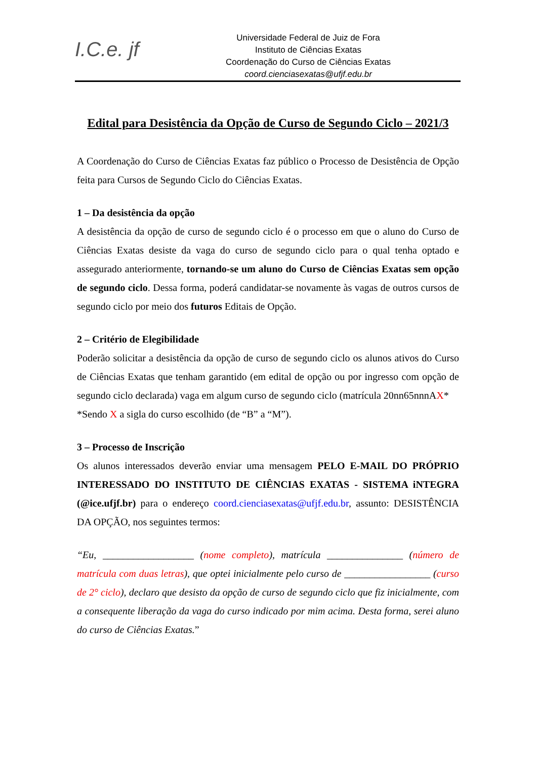I.C.e. jf
Universidade Federal de Juiz de Fora
Instituto de Ciências Exatas
Coordenação do Curso de Ciências Exatas
coord.cienciasexatas@ufjf.edu.br
Edital para Desistência da Opção de Curso de Segundo Ciclo – 2021/3
A Coordenação do Curso de Ciências Exatas faz público o Processo de Desistência de Opção feita para Cursos de Segundo Ciclo do Ciências Exatas.
1 – Da desistência da opção
A desistência da opção de curso de segundo ciclo é o processo em que o aluno do Curso de Ciências Exatas desiste da vaga do curso de segundo ciclo para o qual tenha optado e assegurado anteriormente, tornando-se um aluno do Curso de Ciências Exatas sem opção de segundo ciclo. Dessa forma, poderá candidatar-se novamente às vagas de outros cursos de segundo ciclo por meio dos futuros Editais de Opção.
2 – Critério de Elegibilidade
Poderão solicitar a desistência da opção de curso de segundo ciclo os alunos ativos do Curso de Ciências Exatas que tenham garantido (em edital de opção ou por ingresso com opção de segundo ciclo declarada) vaga em algum curso de segundo ciclo (matrícula 20nn65nnnAX*
*Sendo X a sigla do curso escolhido (de “B” a “M”).
3 – Processo de Inscrição
Os alunos interessados deverão enviar uma mensagem PELO E-MAIL DO PRÓPRIO INTERESSADO DO INSTITUTO DE CIÊNCIAS EXATAS - SISTEMA iNTEGRA (@ice.ufjf.br) para o endereço coord.cienciasexatas@ufjf.edu.br, assunto: DESISTÊNCIA DA OPÇÃO, nos seguintes termos:
“Eu, __________________ (nome completo), matrícula _______________ (número de matrícula com duas letras), que optei inicialmente pelo curso de _________________ (curso de 2° ciclo), declaro que desisto da opção de curso de segundo ciclo que fiz inicialmente, com a consequente liberação da vaga do curso indicado por mim acima. Desta forma, serei aluno do curso de Ciências Exatas.”